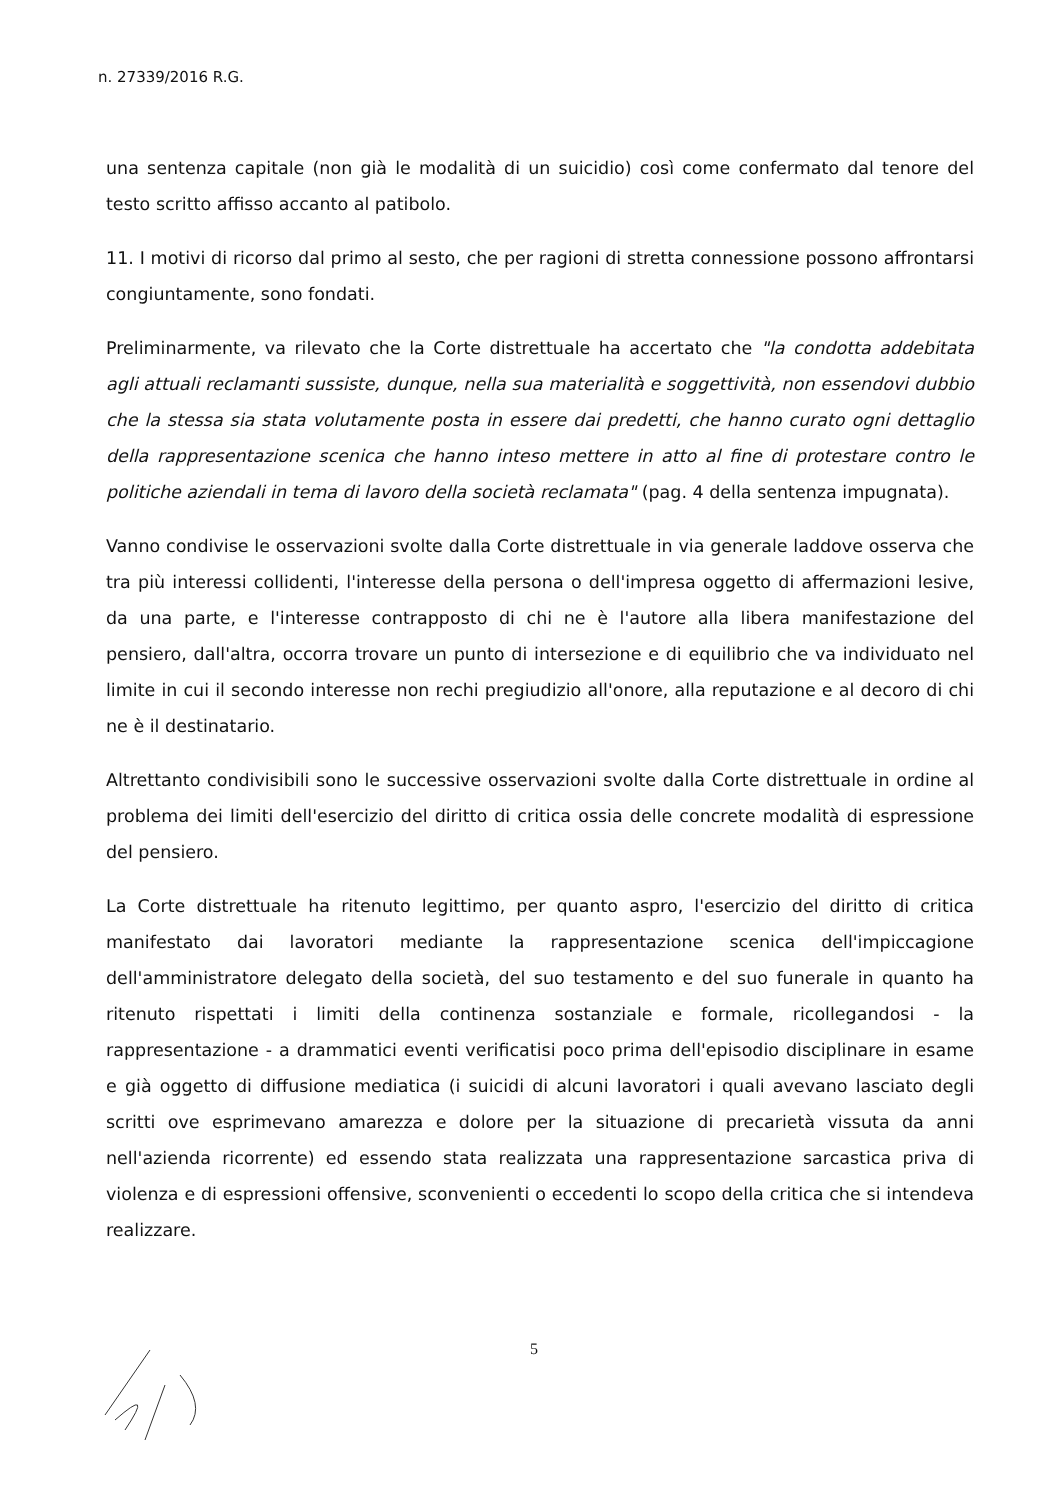n. 27339/2016 R.G.
una sentenza capitale (non già le modalità di un suicidio) così come confermato dal tenore del testo scritto affisso accanto al patibolo.
11. I motivi di ricorso dal primo al sesto, che per ragioni di stretta connessione possono affrontarsi congiuntamente, sono fondati.
Preliminarmente, va rilevato che la Corte distrettuale ha accertato che "la condotta addebitata agli attuali reclamanti sussiste, dunque, nella sua materialità e soggettività, non essendovi dubbio che la stessa sia stata volutamente posta in essere dai predetti, che hanno curato ogni dettaglio della rappresentazione scenica che hanno inteso mettere in atto al fine di protestare contro le politiche aziendali in tema di lavoro della società reclamata" (pag. 4 della sentenza impugnata).
Vanno condivise le osservazioni svolte dalla Corte distrettuale in via generale laddove osserva che tra più interessi collidenti, l'interesse della persona o dell'impresa oggetto di affermazioni lesive, da una parte, e l'interesse contrapposto di chi ne è l'autore alla libera manifestazione del pensiero, dall'altra, occorra trovare un punto di intersezione e di equilibrio che va individuato nel limite in cui il secondo interesse non rechi pregiudizio all'onore, alla reputazione e al decoro di chi ne è il destinatario.
Altrettanto condivisibili sono le successive osservazioni svolte dalla Corte distrettuale in ordine al problema dei limiti dell'esercizio del diritto di critica ossia delle concrete modalità di espressione del pensiero.
La Corte distrettuale ha ritenuto legittimo, per quanto aspro, l'esercizio del diritto di critica manifestato dai lavoratori mediante la rappresentazione scenica dell'impiccagione dell'amministratore delegato della società, del suo testamento e del suo funerale in quanto ha ritenuto rispettati i limiti della continenza sostanziale e formale, ricollegandosi - la rappresentazione - a drammatici eventi verificatisi poco prima dell'episodio disciplinare in esame e già oggetto di diffusione mediatica (i suicidi di alcuni lavoratori i quali avevano lasciato degli scritti ove esprimevano amarezza e dolore per la situazione di precarietà vissuta da anni nell'azienda ricorrente) ed essendo stata realizzata una rappresentazione sarcastica priva di violenza e di espressioni offensive, sconvenienti o eccedenti lo scopo della critica che si intendeva realizzare.
5